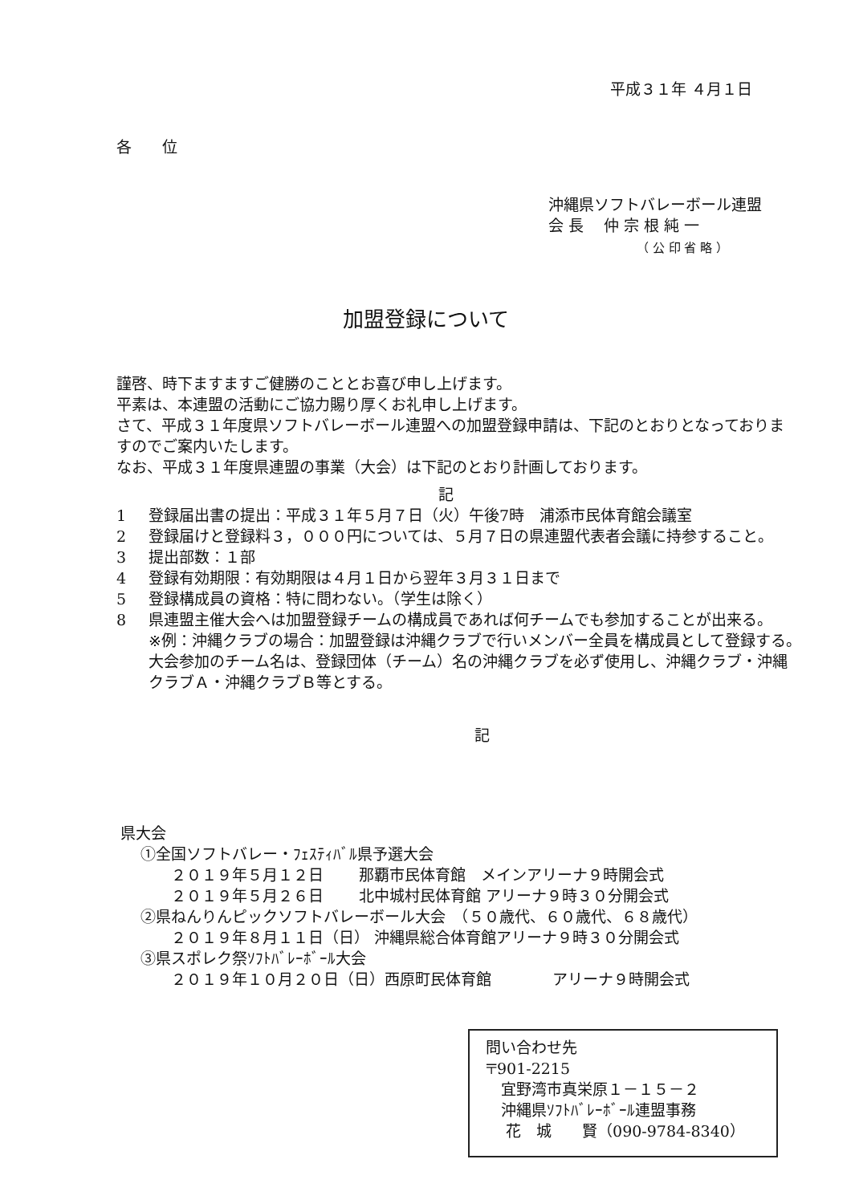平成３１年 ４月１日
各　　位
沖縄県ソフトバレーボール連盟
会 長　 仲 宗 根 純 一
（ 公 印 省 略 ）
加盟登録について
謹啓、時下ますますご健勝のこととお喜び申し上げます。
平素は、本連盟の活動にご協力賜り厚くお礼申し上げます。
さて、平成３１年度県ソフトバレーボール連盟への加盟登録申請は、下記のとおりとなっておりますのでご案内いたします。
なお、平成３１年度県連盟の事業（大会）は下記のとおり計画しております。
記
1 登録届出書の提出：平成３１年５月７日（火）午後7時　浦添市民体育館会議室
2 登録届けと登録料３，０００円については、５月７日の県連盟代表者会議に持参すること。
3 提出部数：１部
4 登録有効期限：有効期限は４月１日から翌年３月３１日まで
5 登録構成員の資格：特に問わない。（学生は除く）
8 県連盟主催大会へは加盟登録チームの構成員であれば何チームでも参加することが出来る。
※例：沖縄クラブの場合：加盟登録は沖縄クラブで行いメンバー全員を構成員として登録する。　大会参加のチーム名は、登録団体（チーム）名の沖縄クラブを必ず使用し、沖縄クラブ・沖縄クラブＡ・沖縄クラブＢ等とする。
記
県大会
　 ①全国ソフトバレー・ﾌｪｽﾃｨﾊﾞﾙ県予選大会
　　　 ２０１９年５月１２日　　 那覇市民体育館　メインアリーナ９時開会式
　　　 ２０１９年５月２６日　　 北中城村民体育館 アリーナ９時３０分開会式
　 ②県ねんりんピックソフトバレーボール大会　（５０歳代、６０歳代、６８歳代）
　　　 ２０１９年８月１１日（日） 沖縄県総合体育館アリーナ９時３０分開会式
　 ③県スポレク祭ｿﾌﾄﾊﾞﾚｰﾎﾞｰﾙ大会
　　　 ２０１９年１０月２０日（日）西原町民体育館　　　　アリーナ９時開会式
問い合わせ先
〒901-2215
　宜野湾市真栄原１－１５－２
　沖縄県ｿﾌﾄﾊﾞﾚｰﾎﾞｰﾙ連盟事務
　 花　城　　賢（090-9784-8340）